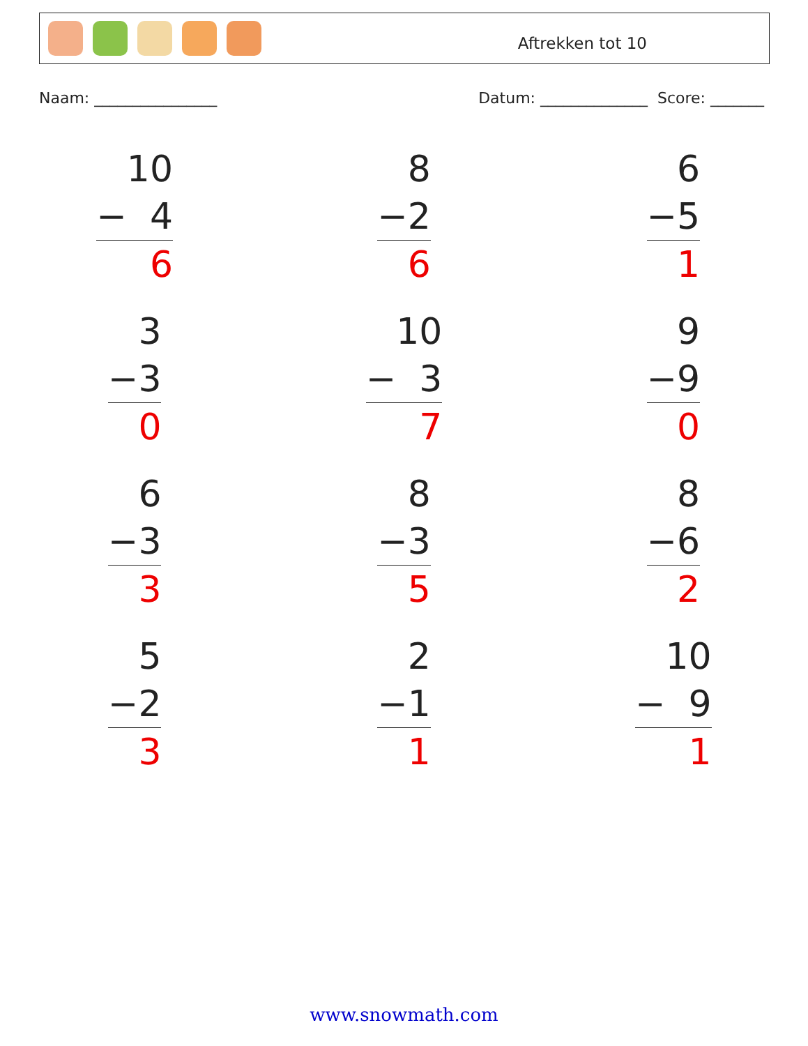Aftrekken tot 10
Naam: ________________ Datum: ______________ Score: _______
10
− 4
6
8
−2
6
6
−5
1
3
−3
0
10
− 3
7
9
−9
0
6
−3
3
8
−3
5
8
−6
2
5
−2
3
2
−1
1
10
− 9
1
www.snowmath.com